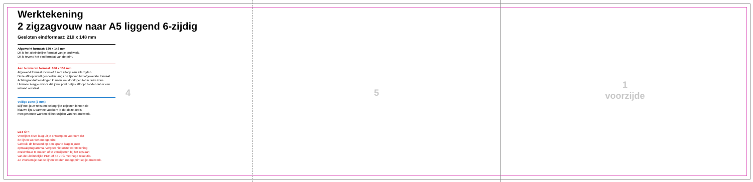Werktekening
2 zigzagvouw naar A5 liggend 6-zijdig
Gesloten eindformaat: 210 x 148 mm
Afgewerkt formaat: 630 x 148 mm
Dit is het uiteindelijke formaat van je drukwerk.
Dit is tevens het eindformaat van de print.
Aan te leveren formaat: 636 x 154 mm
Afgewerkt formaat inclusief 3 mm afloop aan alle zijden.
Deze afloop wordt gesneden langs de lijn van het afgewerkte formaat. Achtergrondafbeeldingen kunnen wel doorlopen tot in deze zone. Hiermee zorg je ervoor dat jouw print netjes afloopt zonder dat er een witrand ontstaat.
Veilige zone (3 mm)
Blijf met jouw tekst en belangrijke objecten binnen de
blauwe lijn. Daarmee voorkom je dat deze deels
meegenomen worden bij het snijden van het drukwerk.
LET OP:
Verwijder deze laag uit je ontwerp en voorkom dat
de lijnen worden meegeprint.
Gebruik dit bestand op een aparte laag in jouw
opmaakprogramma. Vergeet niet onze werktekening
onzichtbaar te maken of te verwijderen bij het opslaan
van de uiteindelijke PDF, of de JPG met hoge resolutie.
Zo voorkom je dat de lijnen worden meegeprint op je drukwerk.
4 5
1
voorzijde